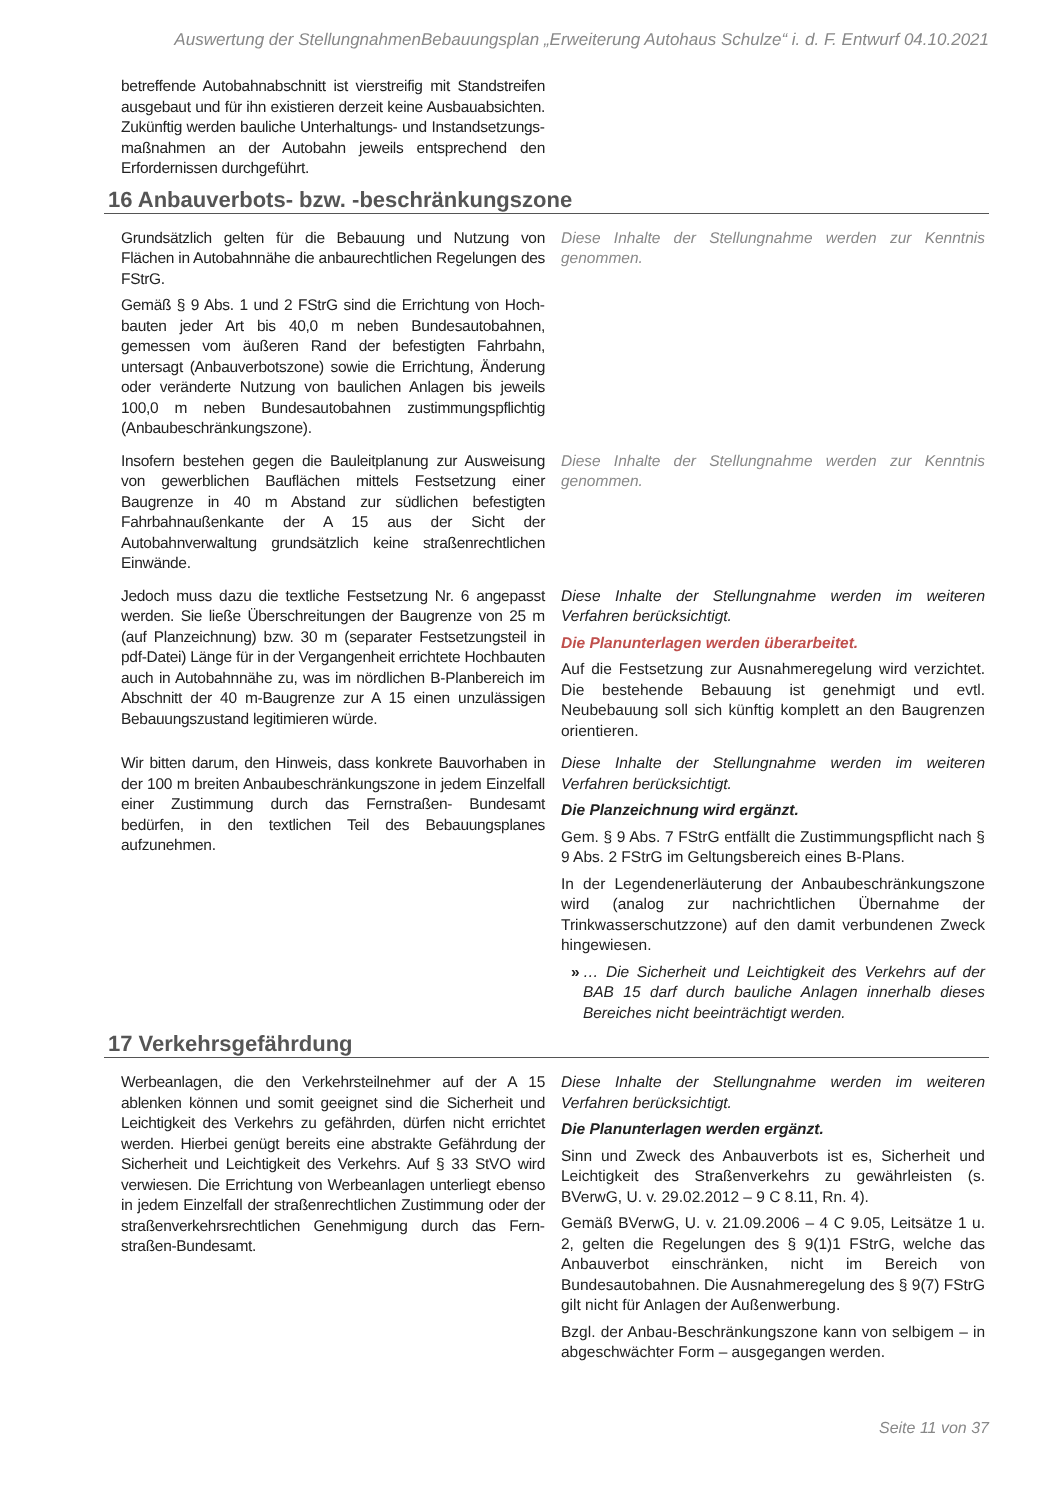Auswertung der StellungnahmenBebauungsplan „Erweiterung Autohaus Schulze“ i. d. F. Entwurf 04.10.2021
betreffende Autobahnabschnitt ist vierstreifig mit Standstreifen ausgebaut und für ihn existieren derzeit keine Ausbauabsichten. Zukünftig werden bauliche Unterhaltungs- und Instandsetzungs­maßnahmen an der Autobahn jeweils entsprechend den Erfordernissen durchgeführt.
16 Anbauverbots- bzw. -beschränkungszone
Grundsätzlich gelten für die Bebauung und Nutzung von Flächen in Autobahnnähe die anbaurechtlichen Regelungen des FStrG.
Gemäß § 9 Abs. 1 und 2 FStrG sind die Errichtung von Hoch­bauten jeder Art bis 40,0 m neben Bundesautobahnen, gemessen vom äußeren Rand der befestigten Fahrbahn, untersagt (Anbauverbotszone) sowie die Errichtung, Änderung oder veränderte Nutzung von baulichen Anlagen bis jeweils 100,0 m neben Bundesautobahnen zustimmungspflichtig (Anbaubeschränkungszone).
Diese Inhalte der Stellungnahme werden zur Kenntnis genommen.
Insofern bestehen gegen die Bauleitplanung zur Ausweisung von gewerblichen Bauflächen mittels Festsetzung einer Baugrenze in 40 m Abstand zur südlichen befestigten Fahrbahnaußenkante der A 15 aus der Sicht der Autobahnverwaltung grundsätzlich keine straßenrechtlichen Einwände.
Diese Inhalte der Stellungnahme werden zur Kenntnis genommen.
Jedoch muss dazu die textliche Festsetzung Nr. 6 angepasst werden. Sie ließe Überschreitungen der Baugrenze von 25 m (auf Planzeichnung) bzw. 30 m (separater Festsetzungsteil in pdf-Datei) Länge für in der Vergangenheit errichtete Hochbauten auch in Autobahnnähe zu, was im nördlichen B-Planbereich im Abschnitt der 40 m-Baugrenze zur A 15 einen unzulässigen Bebauungszustand legitimieren würde.
Diese Inhalte der Stellungnahme werden im weiteren Verfahren berücksichtigt.
Die Planunterlagen werden überarbeitet.
Auf die Festsetzung zur Ausnahmeregelung wird verzichtet. Die bestehende Bebauung ist genehmigt und evtl. Neubebauung soll sich künftig komplett an den Baugrenzen orientieren.
Wir bitten darum, den Hinweis, dass konkrete Bauvorhaben in der 100 m breiten Anbaubeschränkungszone in jedem Einzelfall einer Zustimmung durch das Fernstraßen- Bundesamt bedürfen, in den textlichen Teil des Bebauungsplanes aufzunehmen.
Diese Inhalte der Stellungnahme werden im weiteren Verfahren berücksichtigt.
Die Planzeichnung wird ergänzt.
Gem. § 9 Abs. 7 FStrG entfällt die Zustimmungspflicht nach § 9 Abs. 2 FStrG im Geltungsbereich eines B-Plans.
In der Legendenerläuterung der Anbaubeschrän­kungszone wird (analog zur nachrichtlichen Über­nahme der Trinkwasserschutzzone) auf den damit ver­bundenen Zweck hingewiesen.
» … Die Sicherheit und Leichtigkeit des Verkehrs auf der BAB 15 darf durch bauliche Anlagen innerhalb dieses Bereiches nicht beeinträchtigt werden.
17 Verkehrsgefährdung
Werbeanlagen, die den Verkehrsteilnehmer auf der A 15 ablenken können und somit geeignet sind die Sicherheit und Leichtigkeit des Verkehrs zu gefährden, dürfen nicht errichtet werden. Hierbei genügt bereits eine abstrakte Gefährdung der Sicherheit und Leichtigkeit des Verkehrs. Auf § 33 StVO wird verwiesen. Die Errichtung von Werbeanlagen unterliegt ebenso in jedem Einzelfall der straßenrechtlichen Zustimmung oder der straßenverkehrsrechtlichen Genehmigung durch das Fern­straßen-Bundesamt.
Diese Inhalte der Stellungnahme werden im weiteren Verfahren berücksichtigt.
Die Planunterlagen werden ergänzt.
Sinn und Zweck des Anbauverbots ist es, Sicherheit und Leichtigkeit des Straßenverkehrs zu gewähr­leisten (s. BVerwG, U. v. 29.02.2012 – 9 C 8.11, Rn. 4).
Gemäß BVerwG, U. v. 21.09.2006 – 4 C 9.05, Leit­sätze 1 u. 2, gelten die Regelungen des § 9(1)1 FStrG, welche das Anbauverbot einschränken, nicht im Be­reich von Bundesautobahnen. Die Ausnahmeregelung des § 9(7) FStrG gilt nicht für Anlagen der Außen­werbung.
Bzgl. der Anbau-Beschränkungszone kann von sel­bigem – in abgeschwächter Form – ausgegangen werden.
Seite 11 von 37